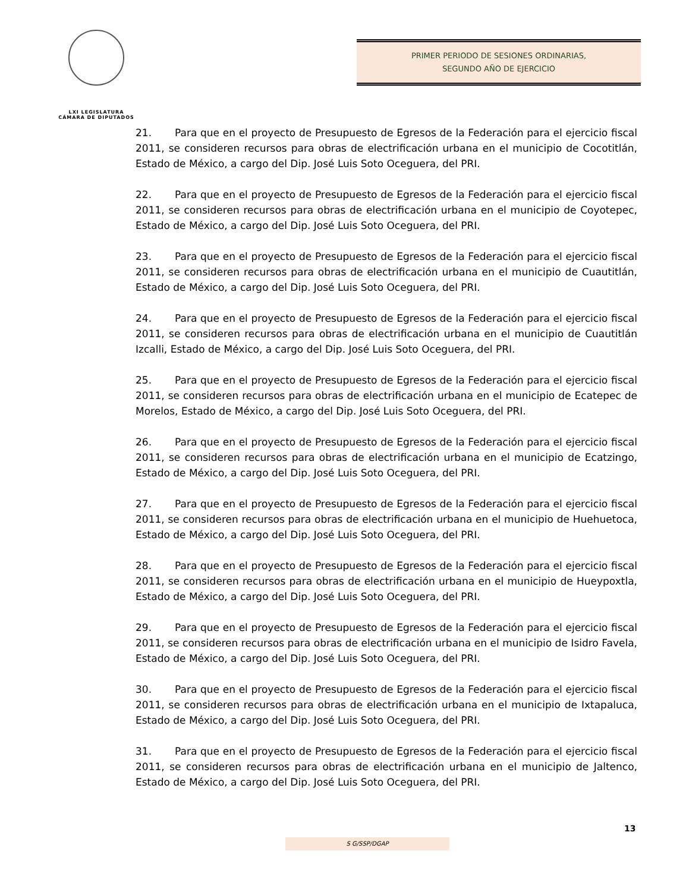LXI LEGISLATURA
CÁMARA DE DIPUTADOS
PRIMER PERIODO DE SESIONES ORDINARIAS,
SEGUNDO AÑO DE EJERCICIO
21. Para que en el proyecto de Presupuesto de Egresos de la Federación para el ejercicio fiscal 2011, se consideren recursos para obras de electrificación urbana en el municipio de Cocotitlán, Estado de México, a cargo del Dip. José Luis Soto Oceguera, del PRI.
22. Para que en el proyecto de Presupuesto de Egresos de la Federación para el ejercicio fiscal 2011, se consideren recursos para obras de electrificación urbana en el municipio de Coyotepec, Estado de México, a cargo del Dip. José Luis Soto Oceguera, del PRI.
23. Para que en el proyecto de Presupuesto de Egresos de la Federación para el ejercicio fiscal 2011, se consideren recursos para obras de electrificación urbana en el municipio de Cuautitlán, Estado de México, a cargo del Dip. José Luis Soto Oceguera, del PRI.
24. Para que en el proyecto de Presupuesto de Egresos de la Federación para el ejercicio fiscal 2011, se consideren recursos para obras de electrificación urbana en el municipio de Cuautitlán Izcalli, Estado de México, a cargo del Dip. José Luis Soto Oceguera, del PRI.
25. Para que en el proyecto de Presupuesto de Egresos de la Federación para el ejercicio fiscal 2011, se consideren recursos para obras de electrificación urbana en el municipio de Ecatepec de Morelos, Estado de México, a cargo del Dip. José Luis Soto Oceguera, del PRI.
26. Para que en el proyecto de Presupuesto de Egresos de la Federación para el ejercicio fiscal 2011, se consideren recursos para obras de electrificación urbana en el municipio de Ecatzingo, Estado de México, a cargo del Dip. José Luis Soto Oceguera, del PRI.
27. Para que en el proyecto de Presupuesto de Egresos de la Federación para el ejercicio fiscal 2011, se consideren recursos para obras de electrificación urbana en el municipio de Huehuetoca, Estado de México, a cargo del Dip. José Luis Soto Oceguera, del PRI.
28. Para que en el proyecto de Presupuesto de Egresos de la Federación para el ejercicio fiscal 2011, se consideren recursos para obras de electrificación urbana en el municipio de Hueypoxtla, Estado de México, a cargo del Dip. José Luis Soto Oceguera, del PRI.
29. Para que en el proyecto de Presupuesto de Egresos de la Federación para el ejercicio fiscal 2011, se consideren recursos para obras de electrificación urbana en el municipio de Isidro Favela, Estado de México, a cargo del Dip. José Luis Soto Oceguera, del PRI.
30. Para que en el proyecto de Presupuesto de Egresos de la Federación para el ejercicio fiscal 2011, se consideren recursos para obras de electrificación urbana en el municipio de Ixtapaluca, Estado de México, a cargo del Dip. José Luis Soto Oceguera, del PRI.
31. Para que en el proyecto de Presupuesto de Egresos de la Federación para el ejercicio fiscal 2011, se consideren recursos para obras de electrificación urbana en el municipio de Jaltenco, Estado de México, a cargo del Dip. José Luis Soto Oceguera, del PRI.
13
S G/SSP/DGAP